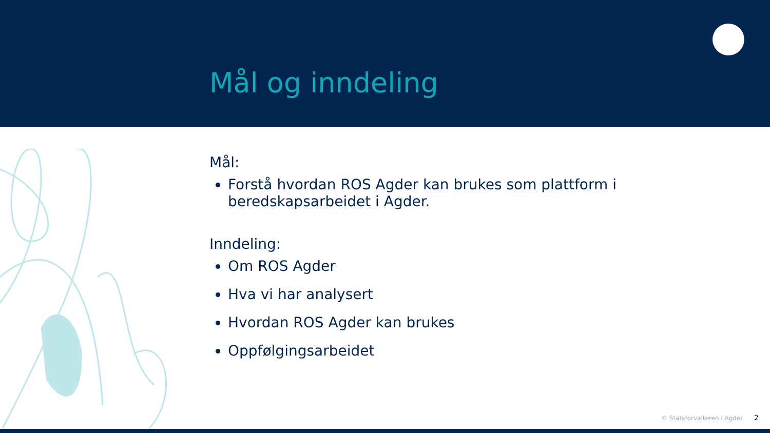Mål og inndeling
Mål:
Forstå hvordan ROS Agder kan brukes som plattform i
beredskapsarbeidet i Agder.
Inndeling:
Om ROS Agder
Hva vi har analysert
Hvordan ROS Agder kan brukes
Oppfølgingsarbeidet
© Statsforvalteren i Agder 2